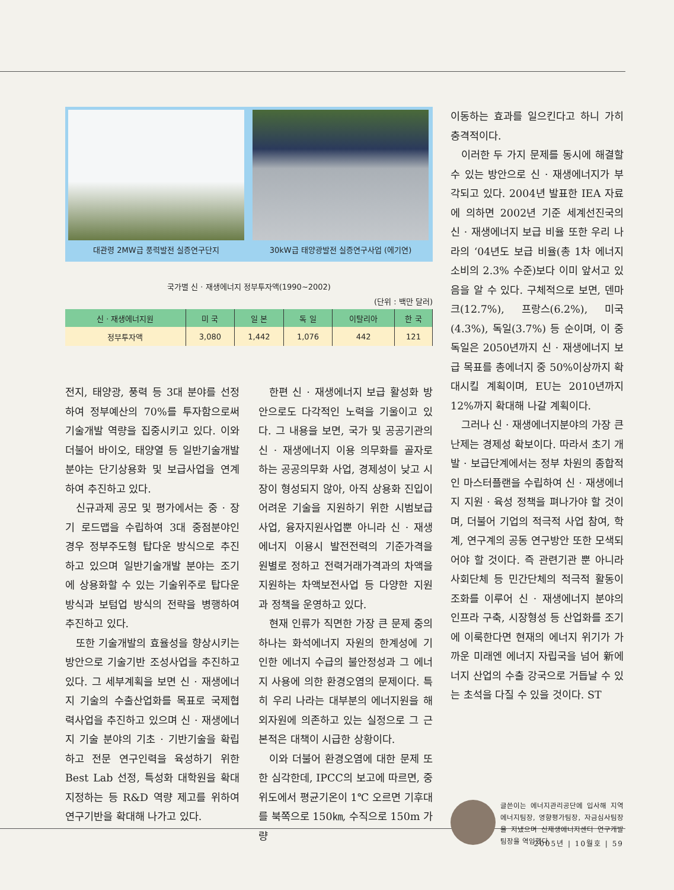대관령 2MW급 풍력발전 실증연구단지 30kW급 태양광발전 실증연구사업 (에기연)
국가별 신 · 재생에너지 정부투자액(1990~2002)
(단위 : 백만 달러)
| 신 · 재생에너지원 | 미 국 | 일 본 | 독 일 | 이탈리아 | 한 국 |
| --- | --- | --- | --- | --- | --- |
| 정부투자액 | 3,080 | 1,442 | 1,076 | 442 | 121 |
전지, 태양광, 풍력 등 3대 분야를 선정하여 정부예산의 70%를 투자함으로써 기술개발 역량을 집중시키고 있다. 이와 더불어 바이오, 태양열 등 일반기술개발 분야는 단기상용화 및 보급사업을 연계하여 추진하고 있다.
신규과제 공모 및 평가에서는 중 · 장기 로드맵을 수립하여 3대 중점분야인 경우 정부주도형 탑다운 방식으로 추진하고 있으며 일반기술개발 분야는 조기에 상용화할 수 있는 기술위주로 탑다운 방식과 보텀업 방식의 전략을 병행하여 추진하고 있다.
또한 기술개발의 효율성을 향상시키는 방안으로 기술기반 조성사업을 추진하고 있다. 그 세부계획을 보면 신 · 재생에너지 기술의 수출산업화를 목표로 국제협력사업을 추진하고 있으며 신 · 재생에너지 기술 분야의 기초 · 기반기술을 확립하고 전문 연구인력을 육성하기 위한 Best Lab 선정, 특성화 대학원을 확대 지정하는 등 R&D 역량 제고를 위하여 연구기반을 확대해 나가고 있다.
한편 신 · 재생에너지 보급 활성화 방안으로도 다각적인 노력을 기울이고 있다. 그 내용을 보면, 국가 및 공공기관의 신 · 재생에너지 이용 의무화를 골자로 하는 공공의무화 사업, 경제성이 낮고 시장이 형성되지 않아, 아직 상용화 진입이 어려운 기술을 지원하기 위한 시범보급사업, 융자지원사업뿐 아니라 신 · 재생에너지 이용시 발전전력의 기준가격을 원별로 정하고 전력거래가격과의 차액을 지원하는 차액보전사업 등 다양한 지원과 정책을 운영하고 있다.
현재 인류가 직면한 가장 큰 문제 중의 하나는 화석에너지 자원의 한계성에 기인한 에너지 수급의 불안정성과 그 에너지 사용에 의한 환경오염의 문제이다. 특히 우리 나라는 대부분의 에너지원을 해외자원에 의존하고 있는 실정으로 그 근본적은 대책이 시급한 상황이다.
이와 더불어 환경오염에 대한 문제 또한 심각한데, IPCC의 보고에 따르면, 중위도에서 평균기온이 1℃ 오르면 기후대를 북쪽으로 150㎞, 수직으로 150m 가량
이동하는 효과를 일으킨다고 하니 가히 충격적이다.
이러한 두 가지 문제를 동시에 해결할 수 있는 방안으로 신 · 재생에너지가 부각되고 있다. 2004년 발표한 IEA 자료에 의하면 2002년 기준 세계선진국의 신 · 재생에너지 보급 비율 또한 우리 나라의 ‘04년도 보급 비율(총 1차 에너지 소비의 2.3% 수준)보다 이미 앞서고 있음을 알 수 있다. 구체적으로 보면, 덴마크(12.7%), 프랑스(6.2%), 미국(4.3%), 독일(3.7%) 등 순이며, 이 중 독일은 2050년까지 신 · 재생에너지 보급 목표를 총에너지 중 50%이상까지 확대시킬 계획이며, EU는 2010년까지 12%까지 확대해 나갈 계획이다.
그러나 신 · 재생에너지분야의 가장 큰 난제는 경제성 확보이다. 따라서 초기 개발 · 보급단계에서는 정부 차원의 종합적인 마스터플랜을 수립하여 신 · 재생에너지 지원 · 육성 정책을 펴나가야 할 것이며, 더불어 기업의 적극적 사업 참여, 학계, 연구계의 공동 연구방안 또한 모색되어야 할 것이다. 즉 관련기관 뿐 아니라 사회단체 등 민간단체의 적극적 활동이 조화를 이루어 신 · 재생에너지 분야의 인프라 구축, 시장형성 등 산업화를 조기에 이룩한다면 현재의 에너지 위기가 가까운 미래엔 에너지 자립국을 넘어 新에너지 산업의 수출 강국으로 거듭날 수 있는 초석을 다질 수 있을 것이다. ST
글쓴이는 에너지관리공단에 입사해 지역에너지팀장, 영향평가팀장, 자금심사팀장을 지냈으며 신재생에너지센터 연구개발팀장을 역임했다.
2005년 | 10월호 | 59